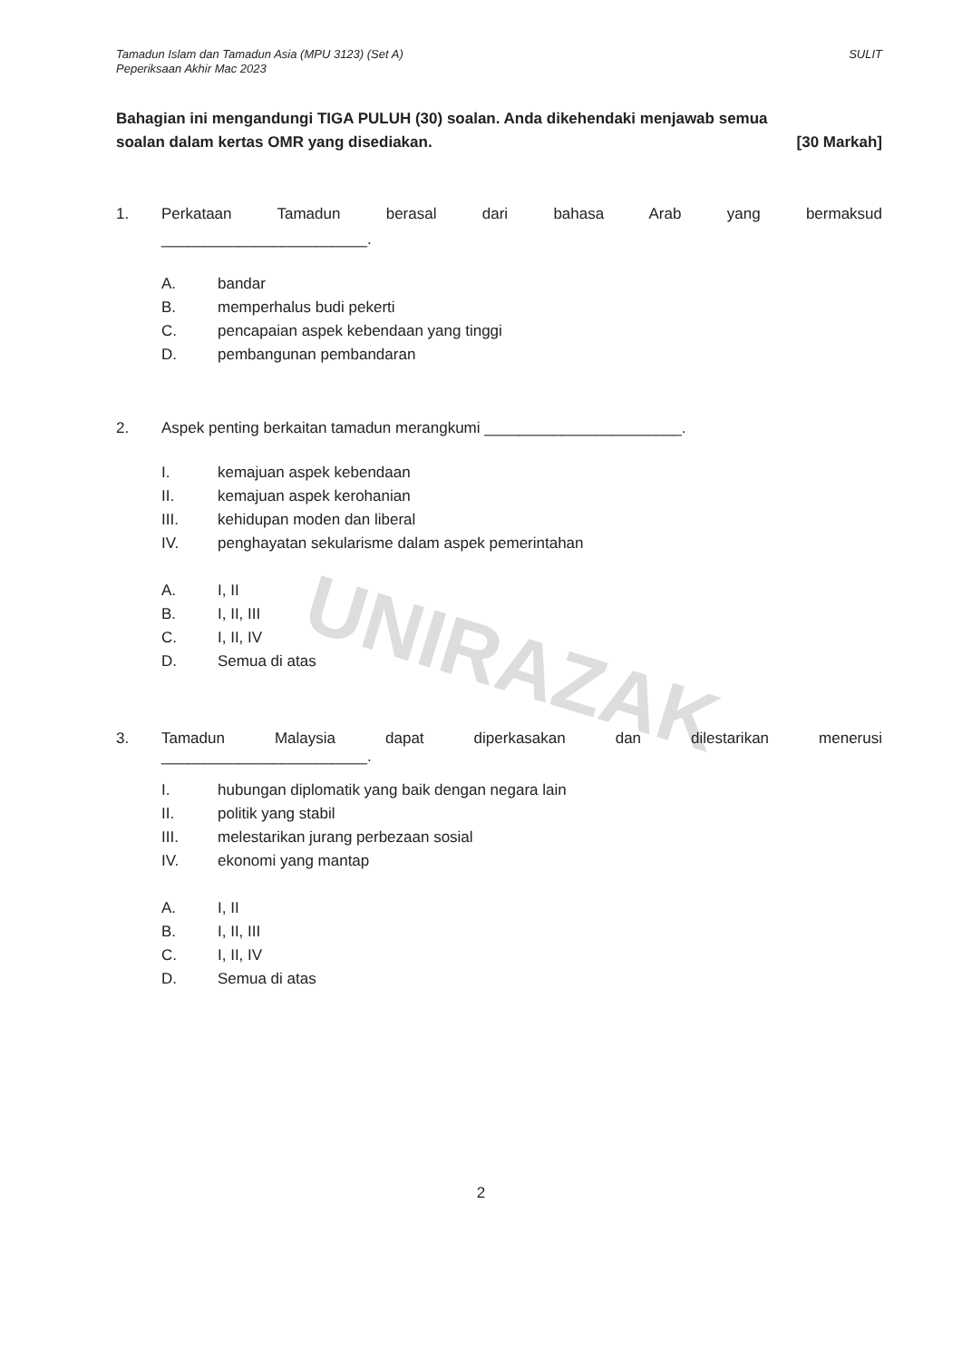UNIRAZAK
Tamadun Islam dan Tamadun Asia (MPU 3123) (Set A)
Peperiksaan Akhir Mac 2023
SULIT
Bahagian ini mengandungi TIGA PULUH (30) soalan. Anda dikehendaki menjawab semua
soalan dalam kertas OMR yang disediakan. [30 Markah]
1. Perkataan Tamadun berasal dari bahasa Arab yang bermaksud
________________________.
A. bandar
B. memperhalus budi pekerti
C. pencapaian aspek kebendaan yang tinggi
D. pembangunan pembandaran
2. Aspek penting berkaitan tamadun merangkumi _______________________.
I. kemajuan aspek kebendaan
II. kemajuan aspek kerohanian
III. kehidupan moden dan liberal
IV. penghayatan sekularisme dalam aspek pemerintahan
A. I, II
B. I, II, III
C. I, II, IV
D. Semua di atas
3. Tamadun Malaysia dapat diperkasakan dan dilestarikan menerusi
________________________.
I. hubungan diplomatik yang baik dengan negara lain
II. politik yang stabil
III. melestarikan jurang perbezaan sosial
IV. ekonomi yang mantap
A. I, II
B. I, II, III
C. I, II, IV
D. Semua di atas
2